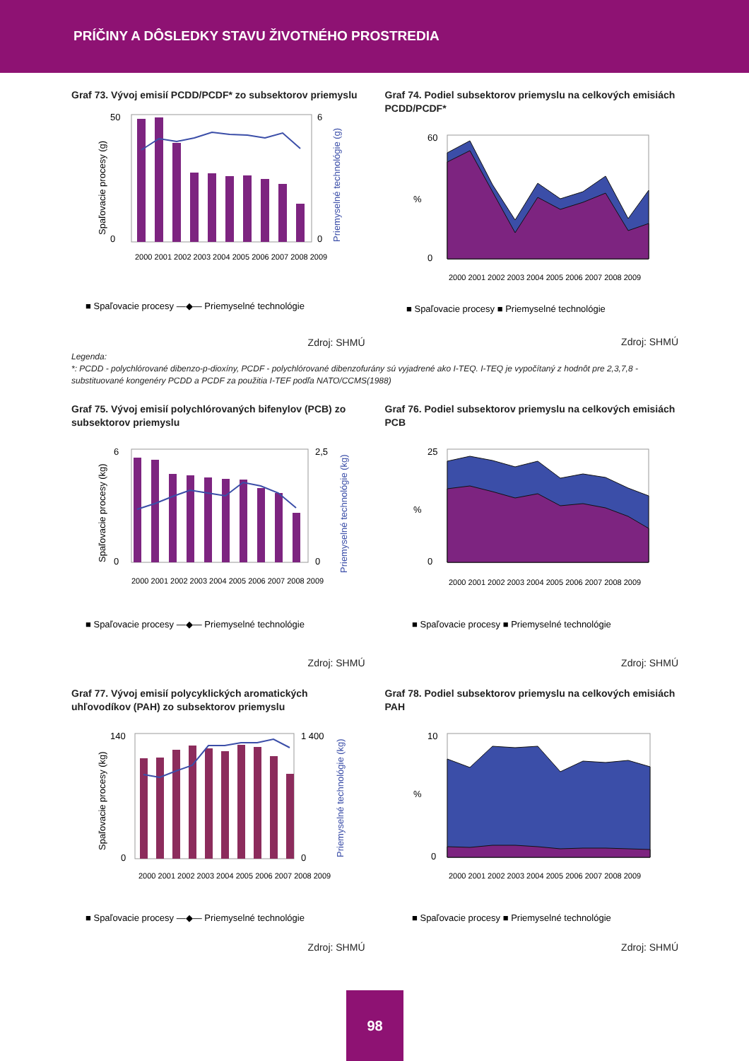PRÍČINY A DÔSLEDKY STAVU ŽIVOTNÉHO PROSTREDIA
Graf 73. Vývoj emisií PCDD/PCDF* zo subsektorov priemyslu
50
0
6
0
Spaľovacie procesy (g)
Priemyselné technológie (g)
2000 2001 2002 2003 2004 2005 2006 2007 2008 2009
■ Spaľovacie procesy —◆— Priemyselné technológie
Zdroj: SHMÚ
Graf 74. Podiel subsektorov priemyslu na celkových emisiách PCDD/PCDF*
60
0
%
2000 2001 2002 2003 2004 2005 2006 2007 2008 2009
■ Spaľovacie procesy ■ Priemyselné technológie
Zdroj: SHMÚ
Legenda:
*: PCDD - polychlórované dibenzo-p-dioxíny, PCDF - polychlórované dibenzofurány sú vyjadrené ako I-TEQ. I-TEQ je vypočítaný z hodnôt pre 2,3,7,8 - substituované kongenéry PCDD a PCDF za použitia I-TEF podľa NATO/CCMS(1988)
Graf 75. Vývoj emisií polychlórovaných bifenylov (PCB) zo subsektorov priemyslu
6
0
2,5
0
Spaľovacie procesy (kg)
Priemyselné technológie (kg)
2000 2001 2002 2003 2004 2005 2006 2007 2008 2009
■ Spaľovacie procesy —◆— Priemyselné technológie
Zdroj: SHMÚ
Graf 76. Podiel subsektorov priemyslu na celkových emisiách PCB
25
0
%
2000 2001 2002 2003 2004 2005 2006 2007 2008 2009
■ Spaľovacie procesy ■ Priemyselné technológie
Zdroj: SHMÚ
Graf 77. Vývoj emisií polycyklických aromatických uhľovodíkov (PAH) zo subsektorov priemyslu
140
0
1 400
0
Spaľovacie procesy (kg)
Priemyselné technológie (kg)
2000 2001 2002 2003 2004 2005 2006 2007 2008 2009
■ Spaľovacie procesy —◆— Priemyselné technológie
Zdroj: SHMÚ
Graf 78. Podiel subsektorov priemyslu na celkových emisiách PAH
10
0
%
2000 2001 2002 2003 2004 2005 2006 2007 2008 2009
■ Spaľovacie procesy ■ Priemyselné technológie
Zdroj: SHMÚ
98